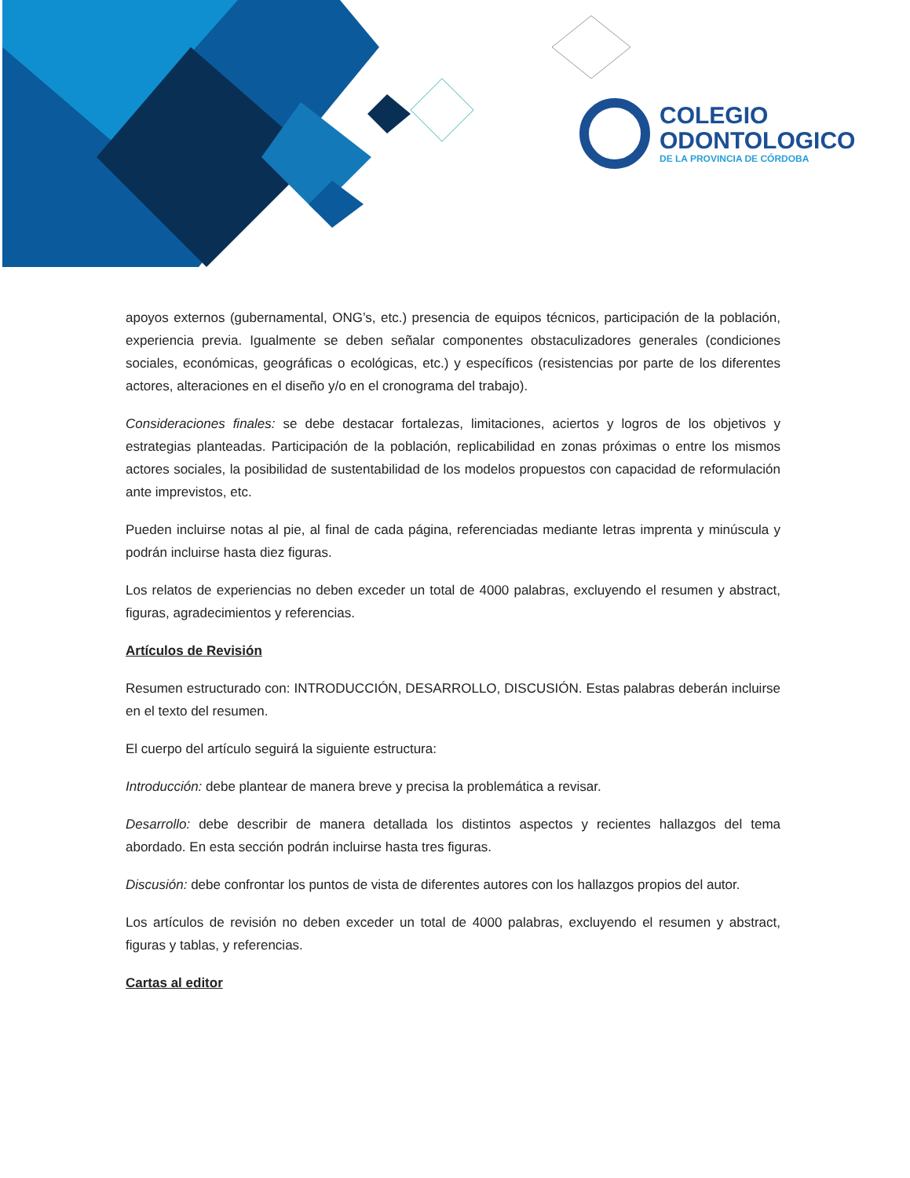COLEGIO
ODONTOLOGICO
DE LA PROVINCIA DE CÓRDOBA
apoyos externos (gubernamental, ONG’s, etc.) presencia de equipos técnicos, participación de la población, experiencia previa. Igualmente se deben señalar componentes obstaculizadores generales (condiciones sociales, económicas, geográficas o ecológicas, etc.) y específicos (resistencias por parte de los diferentes actores, alteraciones en el diseño y/o en el cronograma del trabajo).
Consideraciones finales: se debe destacar fortalezas, limitaciones, aciertos y logros de los objetivos y estrategias planteadas. Participación de la población, replicabilidad en zonas próximas o entre los mismos actores sociales, la posibilidad de sustentabilidad de los modelos propuestos con capacidad de reformulación ante imprevistos, etc.
Pueden incluirse notas al pie, al final de cada página, referenciadas mediante letras imprenta y minúscula y podrán incluirse hasta diez figuras.
Los relatos de experiencias no deben exceder un total de 4000 palabras, excluyendo el resumen y abstract, figuras, agradecimientos y referencias.
Artículos de Revisión
Resumen estructurado con: INTRODUCCIÓN, DESARROLLO, DISCUSIÓN. Estas palabras deberán incluirse en el texto del resumen.
El cuerpo del artículo seguirá la siguiente estructura:
Introducción: debe plantear de manera breve y precisa la problemática a revisar.
Desarrollo: debe describir de manera detallada los distintos aspectos y recientes hallazgos del tema abordado. En esta sección podrán incluirse hasta tres figuras.
Discusión: debe confrontar los puntos de vista de diferentes autores con los hallazgos propios del autor.
Los artículos de revisión no deben exceder un total de 4000 palabras, excluyendo el resumen y abstract, figuras y tablas, y referencias.
Cartas al editor